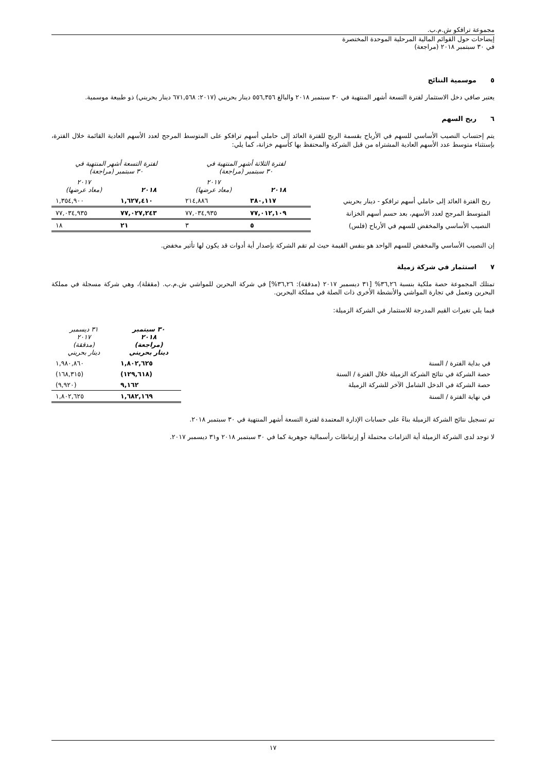مجموعة ترافكو ش.م.ب.
إيضاحات حول القوائم المالية المرحلية الموحدة المختصرة
في ٣٠ سبتمبر ٢٠١٨ (مراجعة)
٥ موسمية النتائج
يعتبر صافي دخل الاستثمار لفترة التسعة أشهر المنتهية في ٣٠ سبتمبر ٢٠١٨ والبالغ ٥٥٦,٣٥٦ دينار بحريني (٢٠١٧: ٦٧١,٥٦٨ دينار بحريني) ذو طبيعة موسمية.
٦ ربح السهم
يتم إحتساب النصيب الأساسي للسهم في الأرباح بقسمة الربح للفترة العائد إلى حاملي أسهم ترافكو على المتوسط المرجح لعدد الأسهم العادية القائمة خلال الفترة، بإستثناء متوسط عدد الأسهم العادية المشتراه من قبل الشركة والمحتفظ بها كأسهم خزانة، كما يلي:
| | لفترة الثلاثة أشهر المنتهية في ٣٠ سبتمبر (مراجعة) | | لفترة التسعة أشهر المنتهية في ٣٠ سبتمبر (مراجعة) | |
| --- | --- | --- | --- | --- |
| | ٢٠١٨ | ٢٠١٧ (معاد عرضها) | ٢٠١٨ | ٢٠١٧ (معاد عرضها) |
| ربح الفترة العائد إلى حاملي أسهم ترافكو - دينار بحريني | ٣٨٠,١١٧ | ٢١٤,٨٨٦ | ١,٦٢٧,٤١٠ | ١,٣٥٤,٩٠٠ |
| المتوسط المرجح لعدد الأسهم، بعد حسم أسهم الخزانة | ٧٧,٠١٢,١٠٩ | ٧٧,٠٣٤,٩٣٥ | ٧٧,٠٢٧,٢٤٣ | ٧٧,٠٣٤,٩٣٥ |
| النصيب الأساسي والمخفض للسهم في الأرباح (فلس) | ٥ | ٣ | ٢١ | ١٨ |
إن النصيب الأساسي والمخفض للسهم الواحد هو بنفس القيمة حيث لم تقم الشركة بإصدار أية أدوات قد يكون لها تأثير مخفض.
٧ استثمار في شركة زميلة
تمتلك المجموعة حصة ملكية بنسبة ٣٦,٢٦% [٣١ ديسمبر ٢٠١٧ (مدققة): ٣٦,٢٦%] في شركة البحرين للمواشي ش.م.ب. (مقفلة)، وهي شركة مسجلة في مملكة البحرين وتعمل في تجارة المواشي والأنشطة الأخرى ذات الصلة في مملكة البحرين.
فيما يلي تغيرات القيم المدرجة للاستثمار في الشركة الزميلة:
| | ٣٠ سبتمبر ٢٠١٨ (مراجعة) دينار بحريني | ٣١ ديسمبر ٢٠١٧ (مدققة) دينار بحريني |
| --- | --- | --- |
| في بداية الفترة / السنة | ١,٨٠٢,٦٢٥ | ١,٩٨٠,٨٦٠ |
| حصة الشركة في نتائج الشركة الزميلة خلال الفترة / السنة | (١٢٩,٦١٨) | (١٦٨,٣١٥) |
| حصة الشركة في الدخل الشامل الآخر للشركة الزميلة | ٩,١٦٢ | (٩,٩٢٠) |
| في نهاية الفترة / السنة | ١,٦٨٢,١٦٩ | ١,٨٠٢,٦٢٥ |
تم تسجيل نتائج الشركة الزميلة بناءً على حسابات الإدارة المعتمدة لفترة التسعة أشهر المنتهية في ٣٠ سبتمبر ٢٠١٨.
لا توجد لدى الشركة الزميلة أية التزامات محتملة أو إرتباطات رأسمالية جوهرية كما في ٣٠ سبتمبر ٢٠١٨ و٣١ ديسمبر ٢٠١٧.
١٧